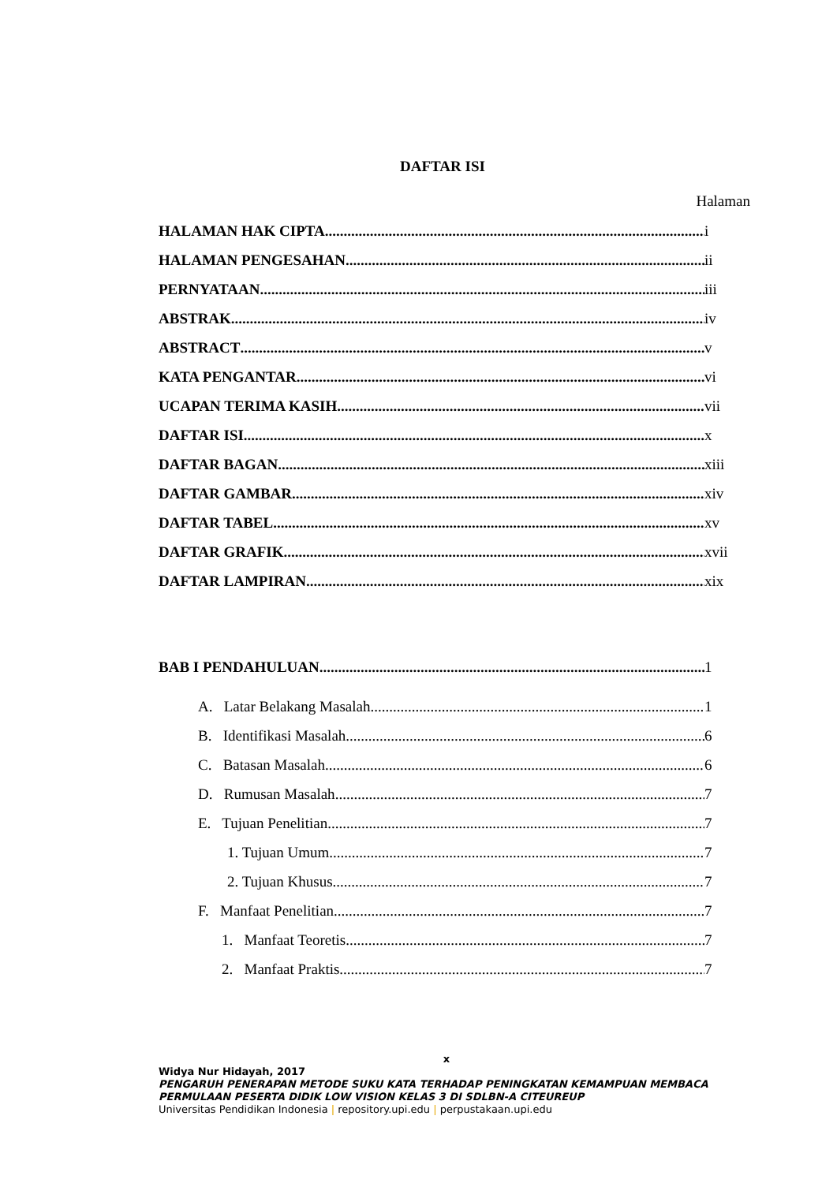DAFTAR ISI
Halaman
HALAMAN HAK CIPTA i
HALAMAN PENGESAHAN ii
PERNYATAAN iii
ABSTRAK iv
ABSTRACT v
KATA PENGANTAR vi
UCAPAN TERIMA KASIH vii
DAFTAR ISI x
DAFTAR BAGAN xiii
DAFTAR GAMBAR xiv
DAFTAR TABEL xv
DAFTAR GRAFIK xvii
DAFTAR LAMPIRAN xix
BAB I PENDAHULUAN 1
A. Latar Belakang Masalah 1
B. Identifikasi Masalah 6
C. Batasan Masalah 6
D. Rumusan Masalah 7
E. Tujuan Penelitian 7
1. Tujuan Umum 7
2. Tujuan Khusus 7
F. Manfaat Penelitian 7
1. Manfaat Teoretis 7
2. Manfaat Praktis 7
x
Widya Nur Hidayah, 2017
PENGARUH PENERAPAN METODE SUKU KATA TERHADAP PENINGKATAN KEMAMPUAN MEMBACA PERMULAAN PESERTA DIDIK LOW VISION KELAS 3 DI SDLBN-A CITEUREUP
Universitas Pendidikan Indonesia | repository.upi.edu | perpustakaan.upi.edu